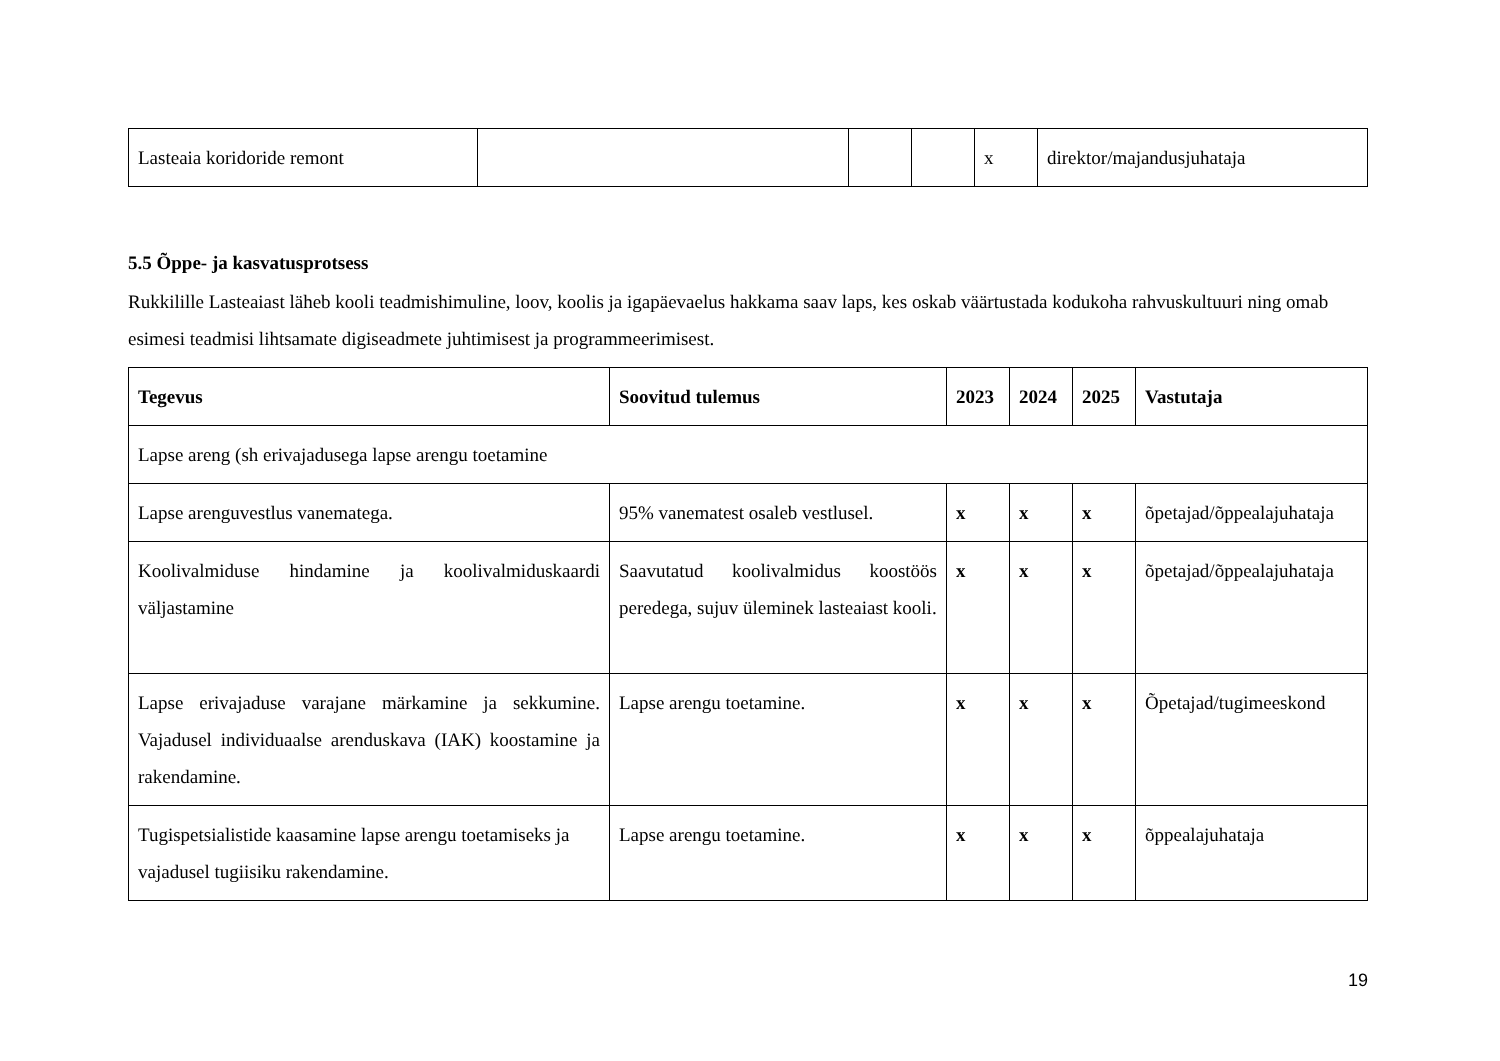| Lasteaia koridoride remont | | | | x | direktor/majandusjuhataja |
5.5 Õppe- ja kasvatusprotsess
Rukkilille Lasteaiast läheb kooli teadmishimuline, loov, koolis ja igapäevaelus hakkama saav laps, kes oskab väärtustada kodukoha rahvuskultuuri ning omab esimesi teadmisi lihtsamate digiseadmete juhtimisest ja programmeerimisest.
| Tegevus | Soovitud tulemus | 2023 | 2024 | 2025 | Vastutaja |
| --- | --- | --- | --- | --- | --- |
| Lapse areng (sh erivajadusega lapse arengu toetamine | | | | | |
| Lapse arenguvestlus vanematega. | 95% vanematest osaleb vestlusel. | x | x | x | õpetajad/õppealajuhataja |
| Koolivalmiduse hindamine ja koolivalmiduskaardi väljastamine | Saavutatud koolivalmidus koostöös peredega, sujuv üleminek lasteaiast kooli. | x | x | x | õpetajad/õppealajuhataja |
| Lapse erivajaduse varajane märkamine ja sekkumine. Vajadusel individuaalse arenduskava (IAK) koostamine ja rakendamine. | Lapse arengu toetamine. | x | x | x | Õpetajad/tugimeeskond |
| Tugispetsialistide kaasamine lapse arengu toetamiseks ja vajadusel tugiisiku rakendamine. | Lapse arengu toetamine. | x | x | x | õppealajuhataja |
19